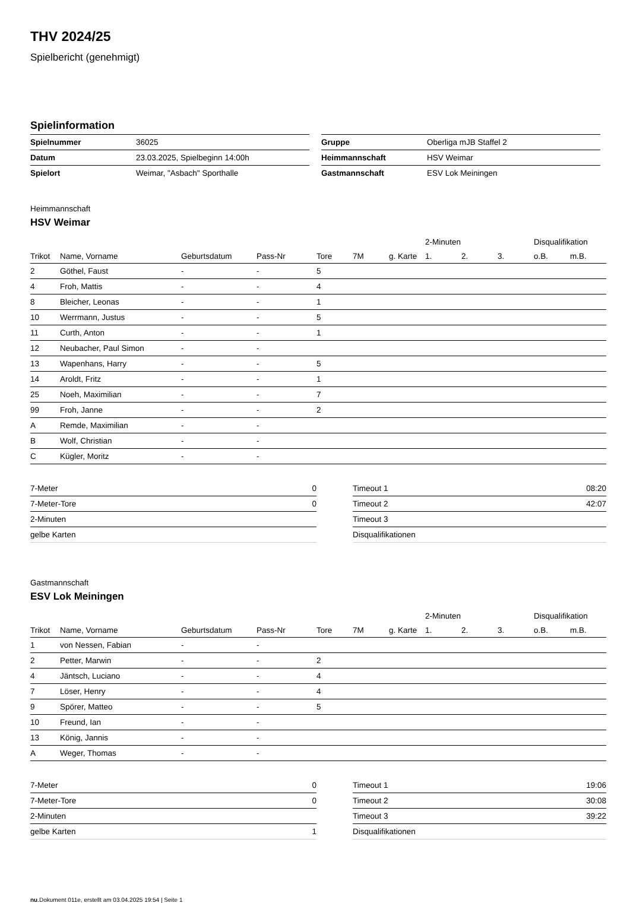THV 2024/25
Spielbericht (genehmigt)
Spielinformation
| Spielnummer | 36025 |
| Datum | 23.03.2025, Spielbeginn 14:00h |
| Spielort | Weimar, "Asbach" Sporthalle |
| Gruppe | Oberliga mJB Staffel 2 |
| Heimmannschaft | HSV Weimar |
| Gastmannschaft | ESV Lok Meiningen |
Heimmannschaft
HSV Weimar
| | | | | | | | 2-Minuten | | | Disqualifikation | |
| --- | --- | --- | --- | --- | --- | --- | --- | --- | --- | --- | --- |
| Trikot | Name, Vorname | Geburtsdatum | Pass-Nr | Tore | 7M | g. Karte | 1. | 2. | 3. | o.B. | m.B. |
| 2 | Göthel, Faust | - | - | 5 | | | | | | | |
| 4 | Froh, Mattis | - | - | 4 | | | | | | | |
| 8 | Bleicher, Leonas | - | - | 1 | | | | | | | |
| 10 | Werrmann, Justus | - | - | 5 | | | | | | | |
| 11 | Curth, Anton | - | - | 1 | | | | | | | |
| 12 | Neubacher, Paul Simon | - | - | | | | | | | | |
| 13 | Wapenhans, Harry | - | - | 5 | | | | | | | |
| 14 | Aroldt, Fritz | - | - | 1 | | | | | | | |
| 25 | Noeh, Maximilian | - | - | 7 | | | | | | | |
| 99 | Froh, Janne | - | - | 2 | | | | | | | |
| A | Remde, Maximilian | - | - | | | | | | | | |
| B | Wolf, Christian | - | - | | | | | | | | |
| C | Kügler, Moritz | - | - | | | | | | | | |
| 7-Meter | 0 |
| 7-Meter-Tore | 0 |
| 2-Minuten | |
| gelbe Karten | |
| Timeout 1 | 08:20 |
| Timeout 2 | 42:07 |
| Timeout 3 | |
| Disqualifikationen | |
Gastmannschaft
ESV Lok Meiningen
| | | | | | | | 2-Minuten | | | Disqualifikation | |
| --- | --- | --- | --- | --- | --- | --- | --- | --- | --- | --- | --- |
| Trikot | Name, Vorname | Geburtsdatum | Pass-Nr | Tore | 7M | g. Karte | 1. | 2. | 3. | o.B. | m.B. |
| 1 | von Nessen, Fabian | - | - | | | | | | | | |
| 2 | Petter, Marwin | - | - | 2 | | | | | | | |
| 4 | Jäntsch, Luciano | - | - | 4 | | | | | | | |
| 7 | Löser, Henry | - | - | 4 | | | | | | | |
| 9 | Spörer, Matteo | - | - | 5 | | | | | | | |
| 10 | Freund, Ian | - | - | | | | | | | | |
| 13 | König, Jannis | - | - | | | | | | | | |
| A | Weger, Thomas | - | - | | | | | | | | |
| 7-Meter | 0 |
| 7-Meter-Tore | 0 |
| 2-Minuten | |
| gelbe Karten | 1 |
| Timeout 1 | 19:06 |
| Timeout 2 | 30:08 |
| Timeout 3 | 39:22 |
| Disqualifikationen | |
nu.Dokument 011e, erstellt am 03.04.2025 19:54 | Seite 1